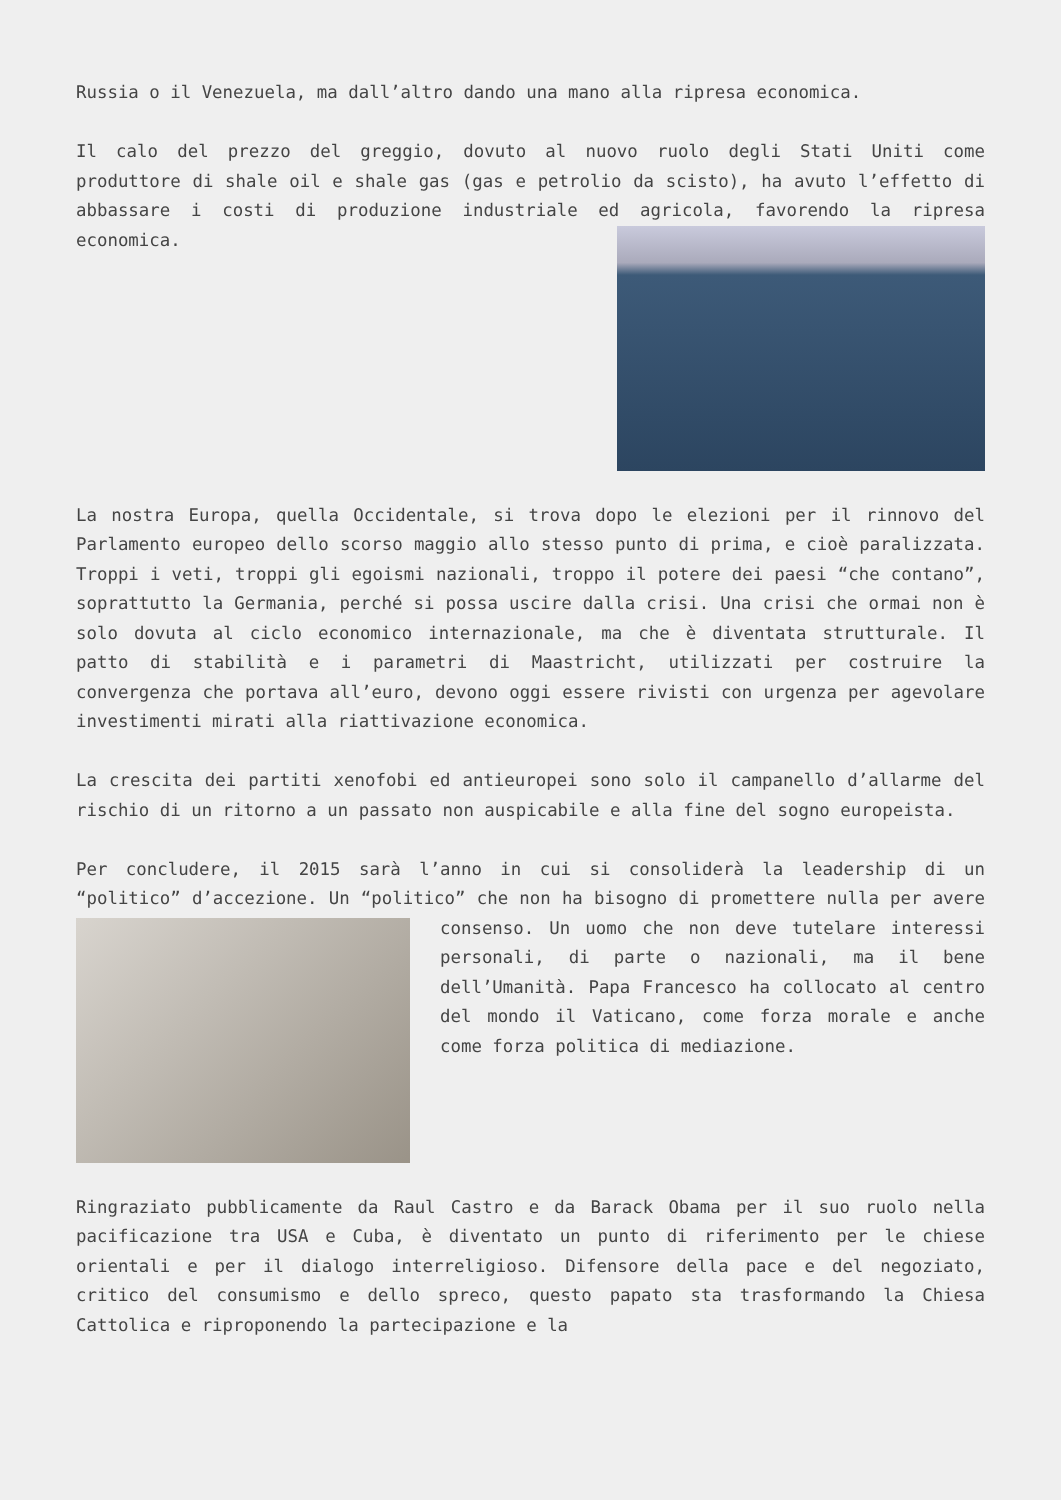Russia o il Venezuela, ma dall’altro dando una mano alla ripresa economica.
Il calo del prezzo del greggio, dovuto al nuovo ruolo degli Stati Uniti come produttore di shale oil e shale gas (gas e petrolio da scisto), ha avuto l’effetto di abbassare i costi di produzione industriale ed agricola, favorendo la ripresa economica.
La nostra Europa, quella Occidentale, si trova dopo le elezioni per il rinnovo del Parlamento europeo dello scorso maggio allo stesso punto di prima, e cioè paralizzata. Troppi i veti, troppi gli egoismi nazionali, troppo il potere dei paesi “che contano”, soprattutto la Germania, perché si possa uscire dalla crisi. Una crisi che ormai non è solo dovuta al ciclo economico internazionale, ma che è diventata strutturale. Il patto di stabilità e i parametri di Maastricht, utilizzati per costruire la convergenza che portava all’euro, devono oggi essere rivisti con urgenza per agevolare investimenti mirati alla riattivazione economica.
La crescita dei partiti xenofobi ed antieuropei sono solo il campanello d’allarme del rischio di un ritorno a un passato non auspicabile e alla fine del sogno europeista.
Per concludere, il 2015 sarà l’anno in cui si consoliderà la leadership di un “politico” d’accezione. Un “politico” che non ha bisogno di promettere nulla per avere consenso. Un uomo che non deve tutelare interessi personali, di parte o nazionali, ma il bene dell’Umanità. Papa Francesco ha collocato al centro del mondo il Vaticano, come forza morale e anche come forza politica di mediazione.
Ringraziato pubblicamente da Raul Castro e da Barack Obama per il suo ruolo nella pacificazione tra USA e Cuba, è diventato un punto di riferimento per le chiese orientali e per il dialogo interreligioso. Difensore della pace e del negoziato, critico del consumismo e dello spreco, questo papato sta trasformando la Chiesa Cattolica e riproponendo la partecipazione e la